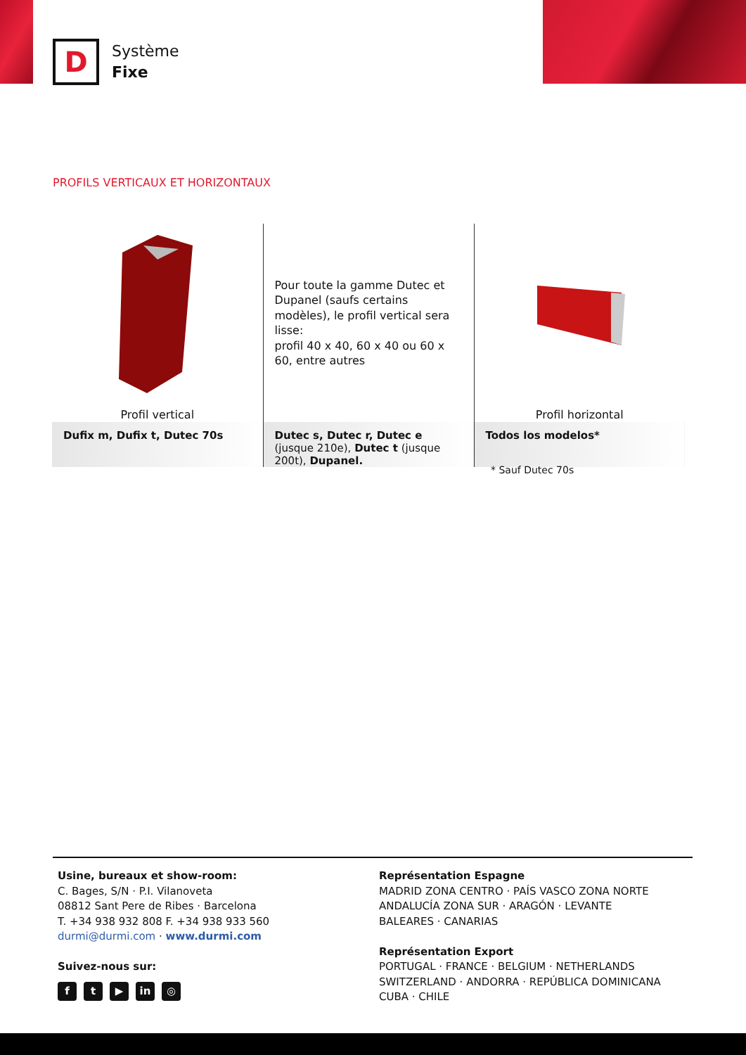D
Système
Fixe
PROFILS VERTICAUX ET HORIZONTAUX
| | Pour toute la gamme Dutec et Dupanel (saufs certains modèles), le profil vertical sera lisse: profil 40 x 40, 60 x 40 ou 60 x 60, entre autres | |
| Profil vertical | | Profil horizontal |
| Dufix m, Dufix t, Dutec 70s | Dutec s, Dutec r, Dutec e (jusque 210e), Dutec t (jusque 200t), Dupanel. | Todos los modelos* |
* Sauf Dutec 70s
Usine, bureaux et show-room:
C. Bages, S/N · P.I. Vilanoveta
08812 Sant Pere de Ribes · Barcelona
T. +34 938 932 808 F. +34 938 933 560
durmi@durmi.com · www.durmi.com
Suivez-nous sur:
ft ▶ in ◎
Représentation Espagne
MADRID ZONA CENTRO · PAÍS VASCO ZONA NORTE
ANDALUCÍA ZONA SUR · ARAGÓN · LEVANTE
BALEARES · CANARIAS
Représentation Export
PORTUGAL · FRANCE · BELGIUM · NETHERLANDS
SWITZERLAND · ANDORRA · REPÚBLICA DOMINICANA
CUBA · CHILE